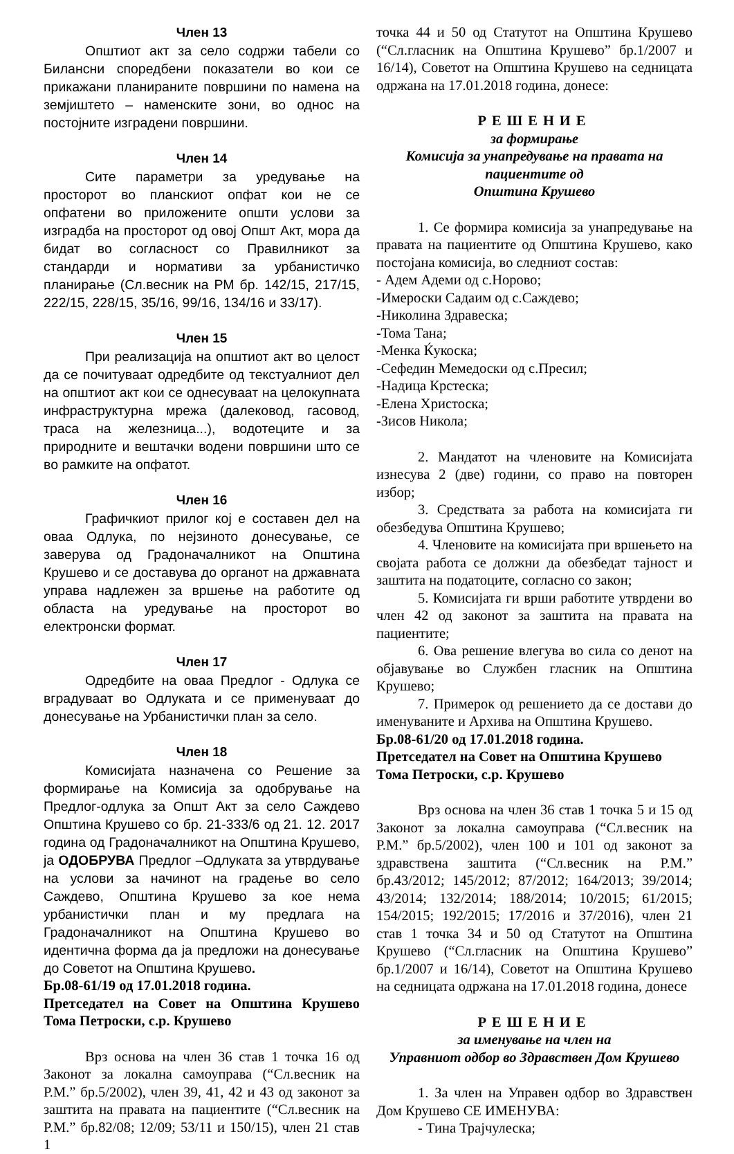Член 13
Општиот акт за село содржи табели со Билансни споредбени показатели во кои се прикажани планираните површини по намена на земјиштето – наменските зони, во однос на постојните изградени површини.
Член 14
Сите параметри за уредување на просторот во планскиот опфат кои не се опфатени во приложените општи услови за изградба на просторот од овој Општ Акт, мора да бидат во согласност со Правилникот за стандарди и нормативи за урбанистичко планирање (Сл.весник на РМ бр. 142/15, 217/15, 222/15, 228/15, 35/16, 99/16, 134/16 и 33/17).
Член 15
При реализација на општиот акт во целост да се почитуваат одредбите од текстуалниот дел на општиот акт кои се однесуваат на целокупната инфраструктурна мрежа (далековод, гасовод, траса на железница...), водотеците и за природните и вештачки водени површини што се во рамките на опфатот.
Член 16
Графичкиот прилог кој е составен дел на оваа Одлука, по нејзиното донесување, се заверува од Градоначалникот на Општина Крушево и се доставува до органот на државната управа надлежен за вршење на работите од областа на уредување на просторот во електронски формат.
Член 17
Одредбите на оваа Предлог - Одлука се вградуваат во Одлуката и се применуваат до донесување на Урбанистички план за село.
Член 18
Комисијата назначена со Решение за формирање на Комисија за одобрување на Предлог-одлука за Општ Акт за село Саждево Општина Крушево со бр. 21-333/6 од 21. 12. 2017 година од Градоначалникот на Општина Крушево, ја ОДОБРУВА Предлог –Одлуката за утврдување на услови за начинот на градење во село Саждево, Општина Крушево за кое нема урбанистички план и му предлага на Градоначалникот на Општина Крушево во идентична форма да ја предложи на донесување до Советот на Општина Крушево.
Бр.08-61/19 од 17.01.2018 година.
Претседател на Совет на Општина Крушево Тома Петроски, с.р. Крушево
Врз основа на член 36 став 1 точка 16 од Законот за локална самоуправа (“Сл.весник на Р.М.” бр.5/2002), член 39, 41, 42 и 43 од законот за заштита на правата на пациентите (“Сл.весник на Р.М.” бр.82/08; 12/09; 53/11 и 150/15), член 21 став 1
точка 44 и 50 од Статутот на Општина Крушево (“Сл.гласник на Општина Крушево” бр.1/2007 и 16/14), Советот на Општина Крушево на седницата одржана на 17.01.2018 година, донесе:
РЕШЕНИЕ
за формирање
Комисија за унапредување на правата на пациентите од
Општина Крушево
1. Се формира комисија за унапредување на правата на пациентите од Општина Крушево, како постојана комисија, во следниот состав:
- Адем Адеми од с.Норово;
-Имероски Садаим од с.Саждево;
-Николина Здравеска;
-Тома Тана;
-Менка Ќукоска;
-Сефедин Мемедоски од с.Пресил;
-Надица Крстеска;
-Елена Христоска;
-Зисов Никола;
2. Мандатот на членовите на Комисијата изнесува 2 (две) години, со право на повторен избор;
3. Средствата за работа на комисијата ги обезбедува Општина Крушево;
4. Членовите на комисијата при вршењето на својата работа се должни да обезбедат тајност и заштита на податоците, согласно со закон;
5. Комисијата ги врши работите утврдени во член 42 од законот за заштита на правата на пациентите;
6. Ова решение влегува во сила со денот на објавување во Службен гласник на Општина Крушево;
7. Примерок од решението да се достави до именуваните и Архива на Општина Крушево.
Бр.08-61/20 од 17.01.2018 година.
Претседател на Совет на Општина Крушево
Тома Петроски, с.р. Крушево
Врз основа на член 36 став 1 точка 5 и 15 од Законот за локална самоуправа (“Сл.весник на Р.М.” бр.5/2002), член 100 и 101 од законот за здравствена заштита (“Сл.весник на Р.М.” бр.43/2012; 145/2012; 87/2012; 164/2013; 39/2014; 43/2014; 132/2014; 188/2014; 10/2015; 61/2015; 154/2015; 192/2015; 17/2016 и 37/2016), член 21 став 1 точка 34 и 50 од Статутот на Општина Крушево (“Сл.гласник на Општина Крушево” бр.1/2007 и 16/14), Советот на Општина Крушево на седницата одржана на 17.01.2018 година, донесе
РЕШЕНИЕ
за именување на член на
Управниот одбор во Здравствен Дом Крушево
1. За член на Управен одбор во Здравствен Дом Крушево СЕ ИМЕНУВА:
- Тина Трајчулеска;